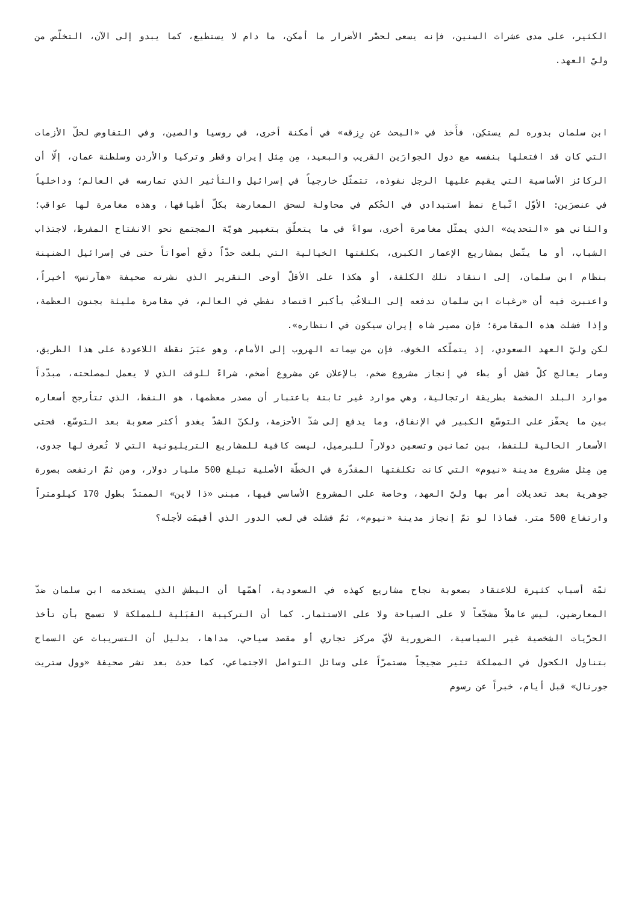الكثير، على مدى عشرات السنين، فإنه يسعى لحصْر الأضرار ما أمكن، ما دام لا يستطيع، كما يبدو إلى الآن، التخلّص من وليّ العهد.
ابن سلمان بدوره لم يستكِن، فأَخذ في «البحث عن رِزقه» في أمكنة أخرى، في روسيا والصين، وفي التفاوض لحلّ الأزمات التي كان قد افتعلها بنفسه مع دول الجوارَين القريب والبعيد، مِن مِثل إيران وقطر وتركيا والأردن وسلطنة عمان، إلّا أن الركائز الأساسية التي يقيم عليها الرجل نفوذه، تتمثّل خارجياً في إسرائيل والتأثير الذي تمارسه في العالم؛ وداخلياً في عنصرَين: الأوّل اتّباع نمط استبدادي في الحُكم في محاولة لسحق المعارضة بكلّ أطيافها، وهذه مغامرة لها عواقب؛ والثاني هو «التحديث» الذي يمثّل مغامرة أخرى، سواءً في ما يتعلّق بتغيير هويّة المجتمع نحو الانفتاح المفرط، لاجتذاب الشباب، أو ما يتّصل بمشاريع الإعمار الكبرى، بكلفتها الخيالية التي بلغت حدّاً دفَع أصواتاً حتى في إسرائيل الضنينة بنظام ابن سلمان، إلى انتقاد تلك الكلفة، أو هكذا على الأقلّ أوحى التقرير الذي نشرته صحيفة «هآرتس» أخيراً، واعتبرت فيه أن «رغبات ابن سلمان تدفعه إلى التلاعُب بأكبر اقتصاد نفطي في العالم، في مقامرة مليئة بجنون العظمة، وإذا فشلت هذه المقامرة؛ فإن مصير شاه إيران سيكون في انتظاره».
لكن وليّ العهد السعودي، إذ يتملّكه الخوف، فإن من سِماته الهروب إلى الأمام، وهو عبَرَ نقطة اللاعودة على هذا الطريق، وصار يعالج كلّ فشل أو بطء في إنجاز مشروع ضخم، بالإعلان عن مشروع أضخم، شراءً للوقت الذي لا يعمل لمصلحته، مبدّداً موارد البلد الضخمة بطريقة ارتجالية، وهي موارد غير ثابتة باعتبار أن مصدر معظمها، هو النفط، الذي تتأرجح أسعاره بين ما يحفّز على التوسّع الكبير في الإنفاق، وما يدفع إلى شدّ الأحزمة، ولكنّ الشدّ يغدو أكثر صعوبة بعد التوسّع. فحتى الأسعار الحالية للنفط، بين ثمانين وتسعين دولاراً للبرميل، ليست كافية للمشاريع التريليونية التي لا تُعرف لها جدوى، مِن مِثل مشروع مدينة «نيوم» التي كانت تكلفتها المقدّرة في الخطّة الأصلية تبلغ 500 مليار دولار، ومن ثمّ ارتفعت بصورة جوهرية بعد تعديلات أمر بها وليّ العهد، وخاصة على المشروع الأساسي فيها، مبنى «ذا لاين» الممتدّ بطول 170 كيلومتراً وارتفاع 500 متر. فماذا لو تمّ إنجاز مدينة «نيوم»، ثمّ فشلت في لعب الدور الذي أقيمَت لأجله؟
ثمّة أسباب كثيرة للاعتقاد بصعوبة نجاح مشاريع كهذه في السعودية، أهمّها أن البطش الذي يستخدمه ابن سلمان ضدّ المعارضين، ليس عاملاً مشجّعاً لا على السياحة ولا على الاستثمار. كما أن التركيبة القبَلية للمملكة لا تسمح بأن تأخذ الحرّيات الشخصية غير السياسية، الضرورية لأيّ مركز تجاري أو مقصد سياحي، مداها، بدليل أن التسريبات عن السماح بتناول الكحول في المملكة تثير ضجيجاً مستمرّاً على وسائل التواصل الاجتماعي، كما حدث بعد نشر صحيفة «وول ستريت جورنال» قبل أيام، خبراً عن رسوم